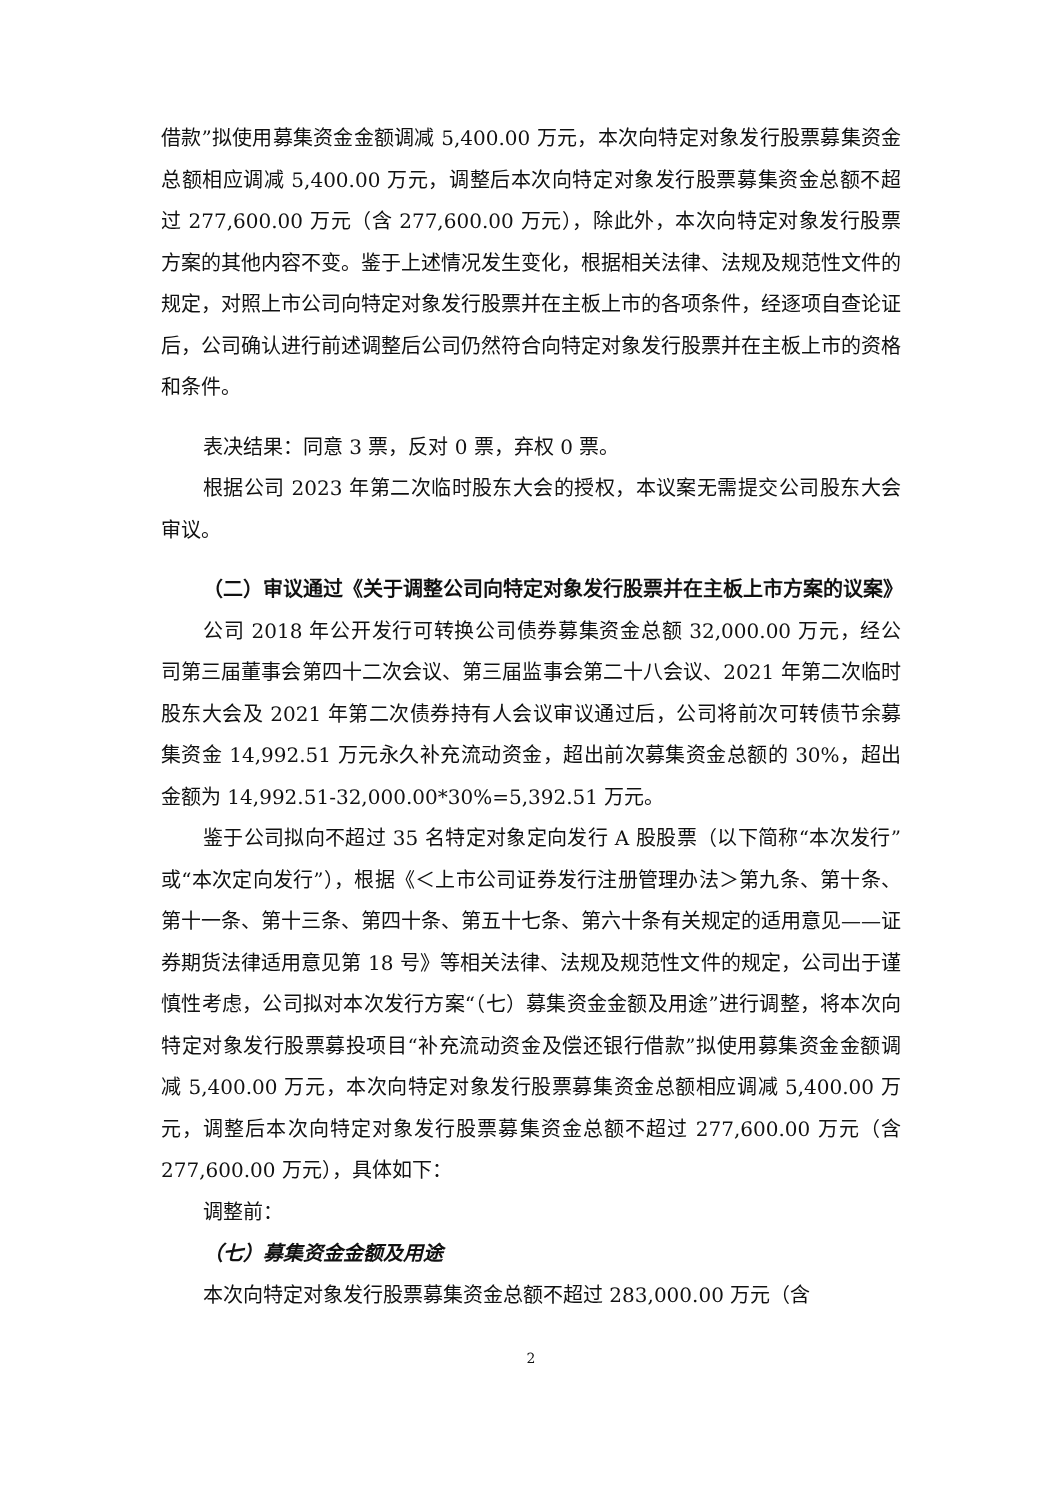借款”拟使用募集资金金额调减 5,400.00 万元，本次向特定对象发行股票募集资金总额相应调减 5,400.00 万元，调整后本次向特定对象发行股票募集资金总额不超过 277,600.00 万元（含 277,600.00 万元），除此外，本次向特定对象发行股票方案的其他内容不变。鉴于上述情况发生变化，根据相关法律、法规及规范性文件的规定，对照上市公司向特定对象发行股票并在主板上市的各项条件，经逐项自查论证后，公司确认进行前述调整后公司仍然符合向特定对象发行股票并在主板上市的资格和条件。
表决结果：同意 3 票，反对 0 票，弃权 0 票。
根据公司 2023 年第二次临时股东大会的授权，本议案无需提交公司股东大会审议。
（二）审议通过《关于调整公司向特定对象发行股票并在主板上市方案的议案》
公司 2018 年公开发行可转换公司债券募集资金总额 32,000.00 万元，经公司第三届董事会第四十二次会议、第三届监事会第二十八会议、2021 年第二次临时股东大会及 2021 年第二次债券持有人会议审议通过后，公司将前次可转债节余募集资金 14,992.51 万元永久补充流动资金，超出前次募集资金总额的 30%，超出金额为 14,992.51-32,000.00*30%=5,392.51 万元。
鉴于公司拟向不超过 35 名特定对象定向发行 A 股股票（以下简称“本次发行”或“本次定向发行”），根据《＜上市公司证券发行注册管理办法＞第九条、第十条、第十一条、第十三条、第四十条、第五十七条、第六十条有关规定的适用意见——证券期货法律适用意见第 18 号》等相关法律、法规及规范性文件的规定，公司出于谨慎性考虑，公司拟对本次发行方案“（七）募集资金金额及用途”进行调整，将本次向特定对象发行股票募投项目“补充流动资金及偿还银行借款”拟使用募集资金金额调减 5,400.00 万元，本次向特定对象发行股票募集资金总额相应调减 5,400.00 万元，调整后本次向特定对象发行股票募集资金总额不超过 277,600.00 万元（含 277,600.00 万元），具体如下：
调整前：
（七）募集资金金额及用途
本次向特定对象发行股票募集资金总额不超过 283,000.00 万元（含
2